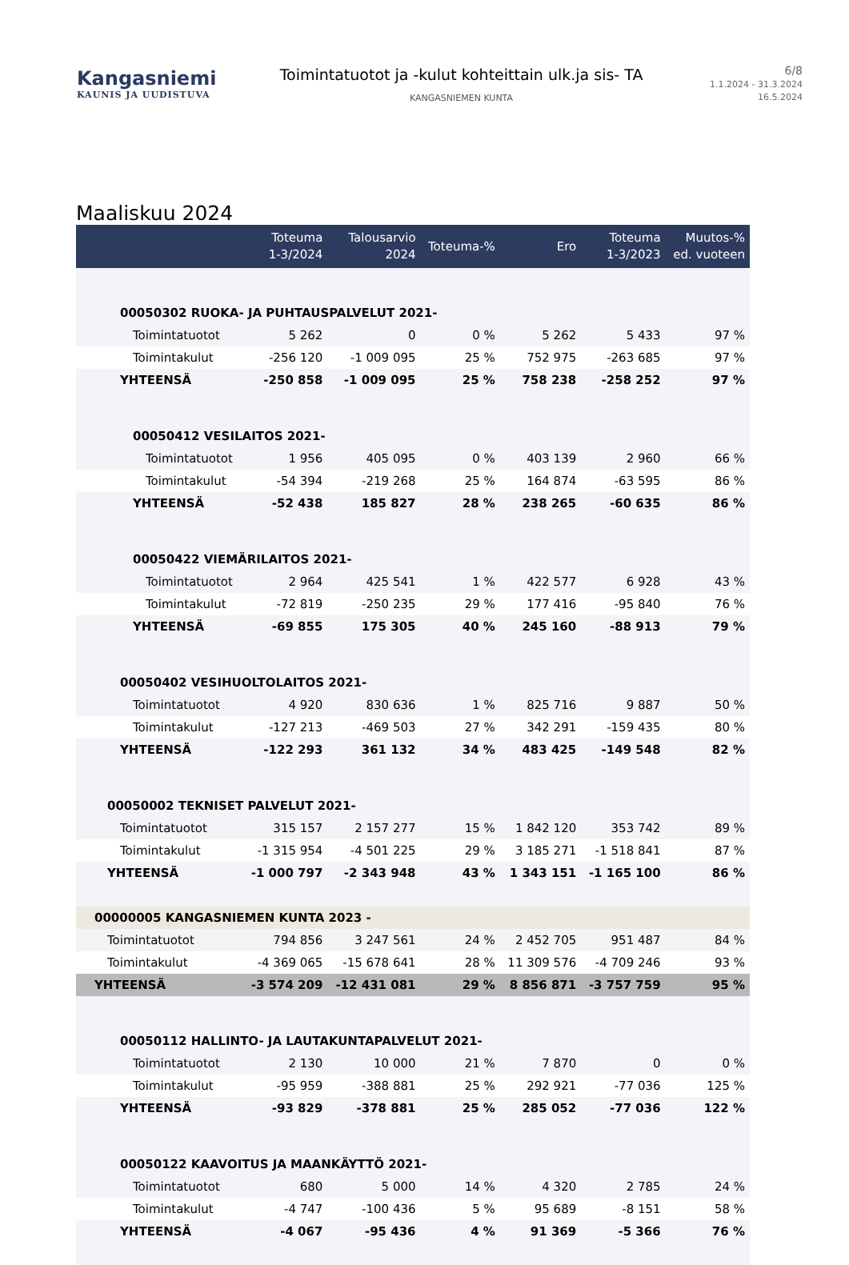Kangasniemi
KAUNIS JA UUDISTUVA
Toimintatuotot ja -kulut kohteittain ulk.ja sis- TA
KANGASNIEMEN KUNTA
6/8
1.1.2024 - 31.3.2024
16.5.2024
Maaliskuu 2024
| | Toteuma 1-3/2024 | Talousarvio 2024 | Toteuma-% | Ero | Toteuma 1-3/2023 | Muutos-% ed. vuoteen |
| --- | --- | --- | --- | --- | --- | --- |
| 00050302 RUOKA- JA PUHTAUSPALVELUT 2021- | | | | | | |
| Toimintatuotot | 5 262 | 0 | 0 % | 5 262 | 5 433 | 97 % |
| Toimintakulut | -256 120 | -1 009 095 | 25 % | 752 975 | -263 685 | 97 % |
| YHTEENSÄ | -250 858 | -1 009 095 | 25 % | 758 238 | -258 252 | 97 % |
| 00050412 VESILAITOS 2021- | | | | | | |
| Toimintatuotot | 1 956 | 405 095 | 0 % | 403 139 | 2 960 | 66 % |
| Toimintakulut | -54 394 | -219 268 | 25 % | 164 874 | -63 595 | 86 % |
| YHTEENSÄ | -52 438 | 185 827 | 28 % | 238 265 | -60 635 | 86 % |
| 00050422 VIEMÄRILAITOS 2021- | | | | | | |
| Toimintatuotot | 2 964 | 425 541 | 1 % | 422 577 | 6 928 | 43 % |
| Toimintakulut | -72 819 | -250 235 | 29 % | 177 416 | -95 840 | 76 % |
| YHTEENSÄ | -69 855 | 175 305 | 40 % | 245 160 | -88 913 | 79 % |
| 00050402 VESIHUOLTOLAITOS 2021- | | | | | | |
| Toimintatuotot | 4 920 | 830 636 | 1 % | 825 716 | 9 887 | 50 % |
| Toimintakulut | -127 213 | -469 503 | 27 % | 342 291 | -159 435 | 80 % |
| YHTEENSÄ | -122 293 | 361 132 | 34 % | 483 425 | -149 548 | 82 % |
| 00050002 TEKNISET PALVELUT 2021- | | | | | | |
| Toimintatuotot | 315 157 | 2 157 277 | 15 % | 1 842 120 | 353 742 | 89 % |
| Toimintakulut | -1 315 954 | -4 501 225 | 29 % | 3 185 271 | -1 518 841 | 87 % |
| YHTEENSÄ | -1 000 797 | -2 343 948 | 43 % | 1 343 151 | -1 165 100 | 86 % |
| 00000005 KANGASNIEMEN KUNTA 2023 - | | | | | | |
| Toimintatuotot | 794 856 | 3 247 561 | 24 % | 2 452 705 | 951 487 | 84 % |
| Toimintakulut | -4 369 065 | -15 678 641 | 28 % | 11 309 576 | -4 709 246 | 93 % |
| YHTEENSÄ | -3 574 209 | -12 431 081 | 29 % | 8 856 871 | -3 757 759 | 95 % |
| 00050112 HALLINTO- JA LAUTAKUNTAPALVELUT 2021- | | | | | | |
| Toimintatuotot | 2 130 | 10 000 | 21 % | 7 870 | 0 | 0 % |
| Toimintakulut | -95 959 | -388 881 | 25 % | 292 921 | -77 036 | 125 % |
| YHTEENSÄ | -93 829 | -378 881 | 25 % | 285 052 | -77 036 | 122 % |
| 00050122 KAAVOITUS JA MAANKÄYTTÖ 2021- | | | | | | |
| Toimintatuotot | 680 | 5 000 | 14 % | 4 320 | 2 785 | 24 % |
| Toimintakulut | -4 747 | -100 436 | 5 % | 95 689 | -8 151 | 58 % |
| YHTEENSÄ | -4 067 | -95 436 | 4 % | 91 369 | -5 366 | 76 % |